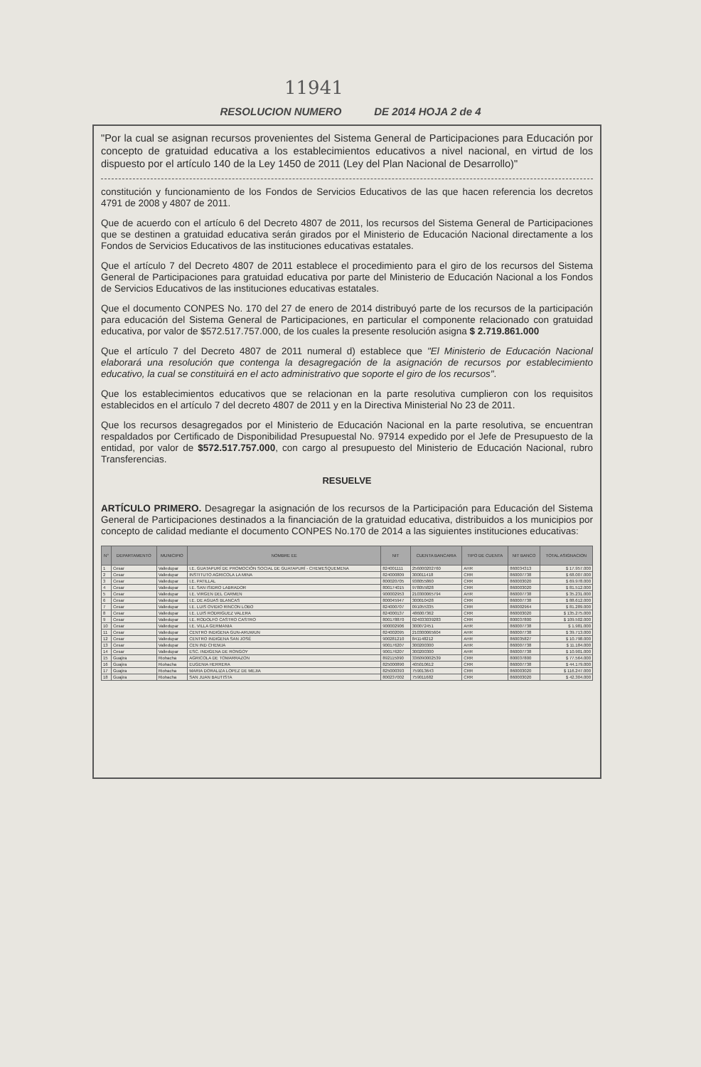11941
RESOLUCION NUMERO DE 2014 HOJA 2 de 4
"Por la cual se asignan recursos provenientes del Sistema General de Participaciones para Educación por concepto de gratuidad educativa a los establecimientos educativos a nivel nacional, en virtud de los dispuesto por el artículo 140 de la Ley 1450 de 2011 (Ley del Plan Nacional de Desarrollo)"
constitución y funcionamiento de los Fondos de Servicios Educativos de las que hacen referencia los decretos 4791 de 2008 y 4807 de 2011.
Que de acuerdo con el artículo 6 del Decreto 4807 de 2011, los recursos del Sistema General de Participaciones que se destinen a gratuidad educativa serán girados por el Ministerio de Educación Nacional directamente a los Fondos de Servicios Educativos de las instituciones educativas estatales.
Que el artículo 7 del Decreto 4807 de 2011 establece el procedimiento para el giro de los recursos del Sistema General de Participaciones para gratuidad educativa por parte del Ministerio de Educación Nacional a los Fondos de Servicios Educativos de las instituciones educativas estatales.
Que el documento CONPES No. 170 del 27 de enero de 2014 distribuyó parte de los recursos de la participación para educación del Sistema General de Participaciones, en particular el componente relacionado con gratuidad educativa, por valor de $572.517.757.000, de los cuales la presente resolución asigna $ 2.719.861.000
Que el artículo 7 del Decreto 4807 de 2011 numeral d) establece que "El Ministerio de Educación Nacional elaborará una resolución que contenga la desagregación de la asignación de recursos por establecimiento educativo, la cual se constituirá en el acto administrativo que soporte el giro de los recursos".
Que los establecimientos educativos que se relacionan en la parte resolutiva cumplieron con los requisitos establecidos en el artículo 7 del decreto 4807 de 2011 y en la Directiva Ministerial No 23 de 2011.
Que los recursos desagregados por el Ministerio de Educación Nacional en la parte resolutiva, se encuentran respaldados por Certificado de Disponibilidad Presupuestal No. 97914 expedido por el Jefe de Presupuesto de la entidad, por valor de $572.517.757.000, con cargo al presupuesto del Ministerio de Educación Nacional, rubro Transferencias.
RESUELVE
ARTÍCULO PRIMERO. Desagregar la asignación de los recursos de la Participación para Educación del Sistema General de Participaciones destinados a la financiación de la gratuidad educativa, distribuidos a los municipios por concepto de calidad mediante el documento CONPES No.170 de 2014 a las siguientes instituciones educativas:
| N° | DEPARTAMENTO | MUNICIPIO | NOMBRE EE | NIT | CUENTA BANCARIA | TIPO DE CUENTA | NIT BANCO | TOTAL ASIGNACION |
| --- | --- | --- | --- | --- | --- | --- | --- | --- |
| 1 | Cesar | Valledupar | I.E. GUATAPURÍ DE PROMOCIÓN SOCIAL DE GUATAPURÍ - CHEMESQUEMENA | 824001111 | 256000202760 | AHR | 860034313 | $ 17.957.000 |
| 2 | Cesar | Valledupar | INSTITUTO AGRICOLA LA MINA | 824000809 | 300011418 | CRR | 860007738 | $ 68.007.000 |
| 3 | Cesar | Valledupar | I.E. PATILLAL | 800020705 | 938055860 | CRR | 860003020 | $ 69.978.000 |
| 4 | Cesar | Valledupar | I.E. SAN ISIDRO LABRADOR | 800174015 | 978055828 | CRR | 860003020 | $ 81.512.000 |
| 5 | Cesar | Valledupar | I.E. VIRGEN DEL CARMEN | 900002953 | 210300065794 | AHR | 860007738 | $ 35.231.000 |
| 6 | Cesar | Valledupar | I.E. DE AGUAS BLANCAS | 800045947 | 300010428 | CRR | 860007738 | $ 88.612.000 |
| 7 | Cesar | Valledupar | I.E. LUIS OVIDIO RINCON LOBO | 824000707 | 091055335 | CRR | 860002964 | $ 81.289.000 |
| 8 | Cesar | Valledupar | I.E. LUIS RODRIGUEZ VALERA | 824000137 | 486007362 | CRR | 860003020 | $ 135.275.000 |
| 9 | Cesar | Valledupar | I.E. RODOLFO CASTRO CASTRO | 800178870 | 024033039283 | CRR | 800037800 | $ 109.502.000 |
| 10 | Cesar | Valledupar | I.E. VILLA GERMANIA | 900002906 | 300072451 | AHR | 860007738 | $ 1.981.000 |
| 11 | Cesar | Valledupar | CENTRO INDIGENA GUN-ARUWUN | 824002095 | 210300065604 | AHR | 860007738 | $ 39.713.000 |
| 12 | Cesar | Valledupar | CENTRO INDIGENA SAN JOSÉ | 900281210 | 841148212 | AHR | 860035827 | $ 10.798.000 |
| 13 | Cesar | Valledupar | CEN IND CHEMJA | 900176207 | 300200300 | AHR | 860007738 | $ 11.184.000 |
| 14 | Cesar | Valledupar | ESC. INDIGENA DE RONGOY | 900176207 | 300200300 | AHR | 860007738 | $ 10.901.000 |
| 15 | Guajira | Riohacha | AGRICOLA DE TOMARRAZON | 892115090 | 336090002539 | CRR | 800037800 | $ 77.564.000 |
| 16 | Guajira | Riohacha | EUGENIA HERRERA | 825000890 | 405010612 | CRR | 860007738 | $ 44.179.000 |
| 17 | Guajira | Riohacha | MARIA DORALIZA LOPEZ DE MEJIA | 825000393 | 759013643 | CRR | 860003020 | $ 116.247.000 |
| 18 | Guajira | Riohacha | SAN JUAN BAUTISTA | 800237002 | 759011682 | CRR | 860003020 | $ 42.304.000 |